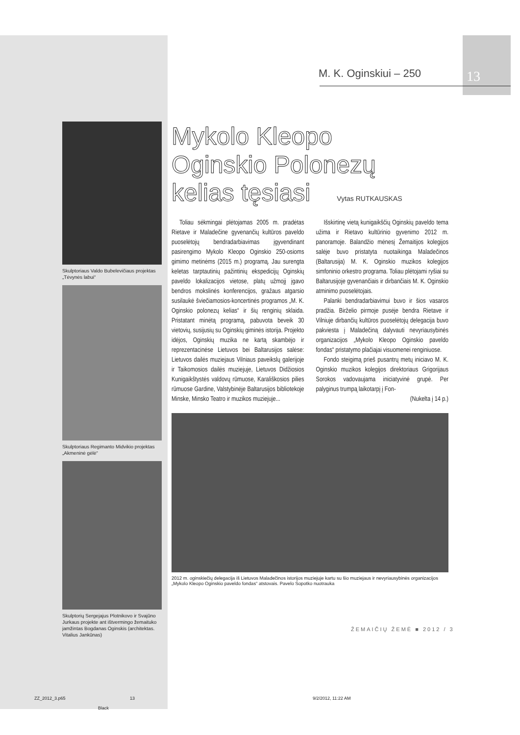M. K. Oginskiui – 250 13
Skulptoriaus Valdo Bubelevičiaus projektas „Tėvynės labui“
Skulptoriaus Regimanto Midvikio projektas „Akmeninė gėlė“
Skulptorių Sergejajus Plotnikovo ir Svajūno Jurkaus projekte ant ištvermingo žemaituko įamžintas Bogdanas Oginskis (architektas. Vitalius Jankūnas)
Mykolo Kleopo
Oginskio Polonezų
kelias tęsiasi Vytas RUTKAUSKAS
Toliau sėkmingai plėtojamas 2005 m. pradėtas Rietave ir Maladečine gyvenančių kultūros paveldo puoselėtojų bendradarbiavimas įgyvendinant pasirengimo Mykolo Kleopo Oginskio 250-osioms gimimo metinėms (2015 m.) programą. Jau surengta keletas tarptautinių pažintinių ekspedicijų Oginskių paveldo lokalizacijos vietose, platų užmojį įgavo bendros mokslinės konferencijos, gražaus atgarsio susilaukė šviečiamosios-koncertinės programos „M. K. Oginskio polonezų kelias“ ir šių renginių sklaida. Pristatant minėtą programą, pabuvota beveik 30 vietovių, susijusių su Oginskių giminės istorija. Projekto idėjos, Oginskių muzika ne kartą skambėjo ir reprezentacinėse Lietuvos bei Baltarusijos salėse: Lietuvos dailės muziejaus Vilniaus paveikslų galerijoje ir Taikomosios dailės muziejuje, Lietuvos Didžiosios Kunigaikštystės valdovų rūmuose, Karališkosios pilies rūmuose Gardine, Valstybinėje Baltarusijos bibliotekoje Minske, Minsko Teatro ir muzikos muziejuje...
Išskirtinę vietą kunigaikščių Oginskių paveldo tema užima ir Rietavo kultūrinio gyvenimo 2012 m. panoramoje. Balandžio mėnesį Žemaitijos kolegijos salėje buvo pristatyta nuotaikinga Maladečinos (Baltarusija) M. K. Oginskio muzikos kolegijos simfoninio orkestro programa. Toliau plėtojami ryšiai su Baltarusijoje gyvenančiais ir dirbančiais M. K. Oginskio atminimo puoselėtojais.
Palanki bendradarbiavimui buvo ir šios vasaros pradžia. Birželio pirmoje pusėje bendra Rietave ir Vilniuje dirbančių kultūros puoselėtojų delegacija buvo pakviesta į Maladečiną dalyvauti nevyriausybinės organizacijos „Mykolo Kleopo Oginskio paveldo fondas“ pristatymo plačiajai visuomenei renginiuose.
Fondo steigimą prieš pusantrų metų iniciavo M. K. Oginskio muzikos kolegijos direktoriaus Grigorijaus Sorokos vadovaujama iniciatyvinė grupė. Per palyginus trumpą laikotarpį į Fon-
(Nukelta į 14 p.)
2012 m. oginskiečių delegacija iš Lietuvos Maladečinos istorijos muziejuje kartu su šio muziejaus ir nevyriausybinės organizacijos „Mykolo Kleopo Oginskio paveldo fondas“ atstovais. Pavelo Sopotko nuotrauka
ŽEMAIČIŲ ŽEMĖ ■ 2012 / 3
ZZ_2012_3.p65 13 9/2/2012, 11:22 AM
Black